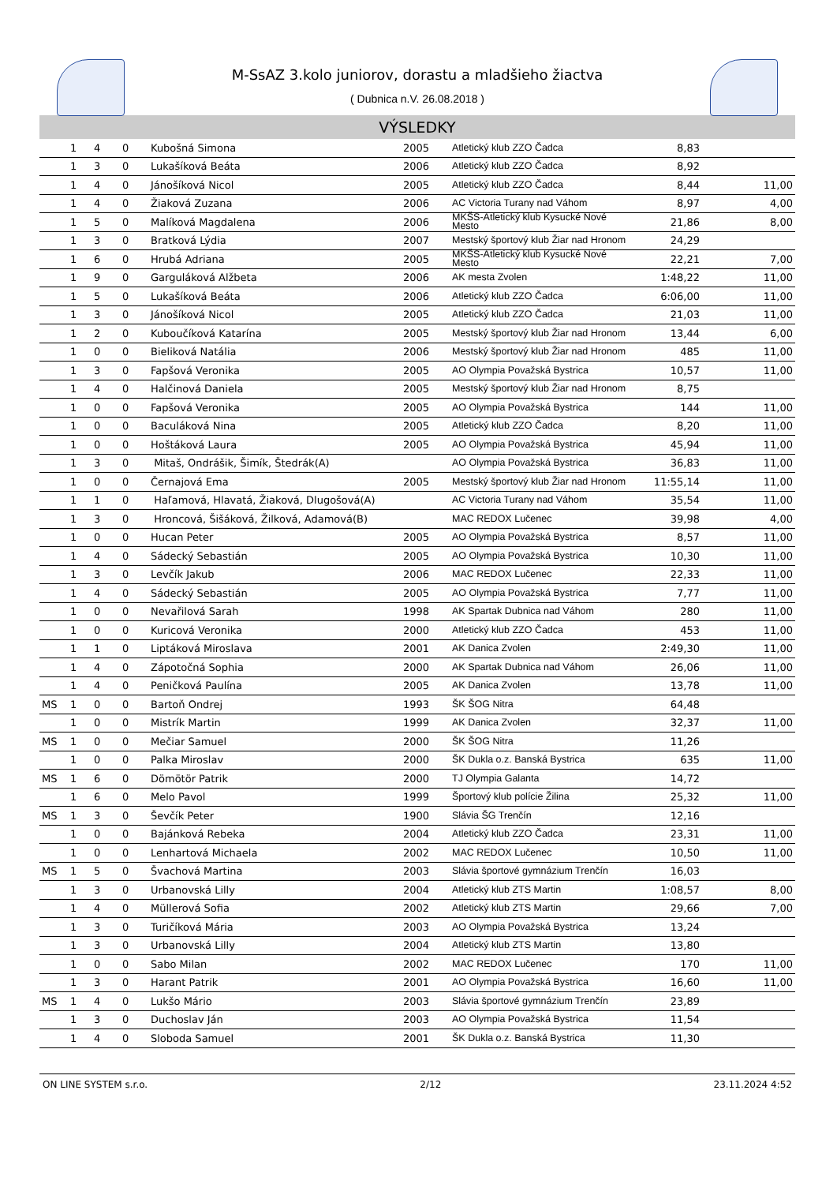M-SsAZ 3.kolo juniorov, dorastu a mladšieho žiactva
( Dubnica n.V. 26.08.2018 )
VÝSLEDKY
| | 1 | 4 | 0 | Kubošná Simona | 2005 | Atletický klub ZZO Čadca | 8,83 | |
| | 1 | 3 | 0 | Lukašíková Beáta | 2006 | Atletický klub ZZO Čadca | 8,92 | |
| | 1 | 4 | 0 | Jánošíková Nicol | 2005 | Atletický klub ZZO Čadca | 8,44 | 11,00 |
| | 1 | 4 | 0 | Žiaková Zuzana | 2006 | AC Victoria Turany nad Váhom | 8,97 | 4,00 |
| | 1 | 5 | 0 | Malíková Magdalena | 2006 | MKŠS-Atletický klub Kysucké Nové Mesto | 21,86 | 8,00 |
| | 1 | 3 | 0 | Bratková Lýdia | 2007 | Mestský športový klub Žiar nad Hronom | 24,29 | |
| | 1 | 6 | 0 | Hrubá Adriana | 2005 | MKŠS-Atletický klub Kysucké Nové Mesto | 22,21 | 7,00 |
| | 1 | 9 | 0 | Garguláková Alžbeta | 2006 | AK mesta Zvolen | 1:48,22 | 11,00 |
| | 1 | 5 | 0 | Lukašíková Beáta | 2006 | Atletický klub ZZO Čadca | 6:06,00 | 11,00 |
| | 1 | 3 | 0 | Jánošíková Nicol | 2005 | Atletický klub ZZO Čadca | 21,03 | 11,00 |
| | 1 | 2 | 0 | Kuboučíková Katarína | 2005 | Mestský športový klub Žiar nad Hronom | 13,44 | 6,00 |
| | 1 | 0 | 0 | Bieliková Natália | 2006 | Mestský športový klub Žiar nad Hronom | 485 | 11,00 |
| | 1 | 3 | 0 | Fapšová Veronika | 2005 | AO Olympia Považská Bystrica | 10,57 | 11,00 |
| | 1 | 4 | 0 | Halčinová Daniela | 2005 | Mestský športový klub Žiar nad Hronom | 8,75 | |
| | 1 | 0 | 0 | Fapšová Veronika | 2005 | AO Olympia Považská Bystrica | 144 | 11,00 |
| | 1 | 0 | 0 | Baculáková Nina | 2005 | Atletický klub ZZO Čadca | 8,20 | 11,00 |
| | 1 | 0 | 0 | Hoštáková Laura | 2005 | AO Olympia Považská Bystrica | 45,94 | 11,00 |
| | 1 | 3 | 0 | Mitaš, Ondrášik, Šimík, Štedrák(A) | | AO Olympia Považská Bystrica | 36,83 | 11,00 |
| | 1 | 0 | 0 | Černajová Ema | 2005 | Mestský športový klub Žiar nad Hronom | 11:55,14 | 11,00 |
| | 1 | 1 | 0 | Haľamová, Hlavatá, Žiaková, Dlugošová(A) | | AC Victoria Turany nad Váhom | 35,54 | 11,00 |
| | 1 | 3 | 0 | Hroncová, Šišáková, Žilková, Adamová(B) | | MAC REDOX Lučenec | 39,98 | 4,00 |
| | 1 | 0 | 0 | Hucan Peter | 2005 | AO Olympia Považská Bystrica | 8,57 | 11,00 |
| | 1 | 4 | 0 | Sádecký Sebastián | 2005 | AO Olympia Považská Bystrica | 10,30 | 11,00 |
| | 1 | 3 | 0 | Levčík Jakub | 2006 | MAC REDOX Lučenec | 22,33 | 11,00 |
| | 1 | 4 | 0 | Sádecký Sebastián | 2005 | AO Olympia Považská Bystrica | 7,77 | 11,00 |
| | 1 | 0 | 0 | Nevařilová Sarah | 1998 | AK Spartak Dubnica nad Váhom | 280 | 11,00 |
| | 1 | 0 | 0 | Kuricová Veronika | 2000 | Atletický klub ZZO Čadca | 453 | 11,00 |
| | 1 | 1 | 0 | Liptáková Miroslava | 2001 | AK Danica Zvolen | 2:49,30 | 11,00 |
| | 1 | 4 | 0 | Zápotočná Sophia | 2000 | AK Spartak Dubnica nad Váhom | 26,06 | 11,00 |
| | 1 | 4 | 0 | Peničková Paulína | 2005 | AK Danica Zvolen | 13,78 | 11,00 |
| MS | 1 | 0 | 0 | Bartoň Ondrej | 1993 | ŠK ŠOG Nitra | 64,48 | |
| | 1 | 0 | 0 | Mistrík Martin | 1999 | AK Danica Zvolen | 32,37 | 11,00 |
| MS | 1 | 0 | 0 | Mečiar Samuel | 2000 | ŠK ŠOG Nitra | 11,26 | |
| | 1 | 0 | 0 | Palka Miroslav | 2000 | ŠK Dukla o.z. Banská Bystrica | 635 | 11,00 |
| MS | 1 | 6 | 0 | Dömötör Patrik | 2000 | TJ Olympia Galanta | 14,72 | |
| | 1 | 6 | 0 | Melo Pavol | 1999 | Športový klub polície Žilina | 25,32 | 11,00 |
| MS | 1 | 3 | 0 | Ševčík Peter | 1900 | Slávia ŠG Trenčín | 12,16 | |
| | 1 | 0 | 0 | Bajánková Rebeka | 2004 | Atletický klub ZZO Čadca | 23,31 | 11,00 |
| | 1 | 0 | 0 | Lenhartová Michaela | 2002 | MAC REDOX Lučenec | 10,50 | 11,00 |
| MS | 1 | 5 | 0 | Švachová Martina | 2003 | Slávia športové gymnázium Trenčín | 16,03 | |
| | 1 | 3 | 0 | Urbanovská Lilly | 2004 | Atletický klub ZTS Martin | 1:08,57 | 8,00 |
| | 1 | 4 | 0 | Müllerová Sofia | 2002 | Atletický klub ZTS Martin | 29,66 | 7,00 |
| | 1 | 3 | 0 | Turičíková Mária | 2003 | AO Olympia Považská Bystrica | 13,24 | |
| | 1 | 3 | 0 | Urbanovská Lilly | 2004 | Atletický klub ZTS Martin | 13,80 | |
| | 1 | 0 | 0 | Sabo Milan | 2002 | MAC REDOX Lučenec | 170 | 11,00 |
| | 1 | 3 | 0 | Harant Patrik | 2001 | AO Olympia Považská Bystrica | 16,60 | 11,00 |
| MS | 1 | 4 | 0 | Lukšo Mário | 2003 | Slávia športové gymnázium Trenčín | 23,89 | |
| | 1 | 3 | 0 | Duchoslav Ján | 2003 | AO Olympia Považská Bystrica | 11,54 | |
| | 1 | 4 | 0 | Sloboda Samuel | 2001 | ŠK Dukla o.z. Banská Bystrica | 11,30 | |
ON LINE SYSTEM s.r.o. 2/12 23.11.2024 4:52